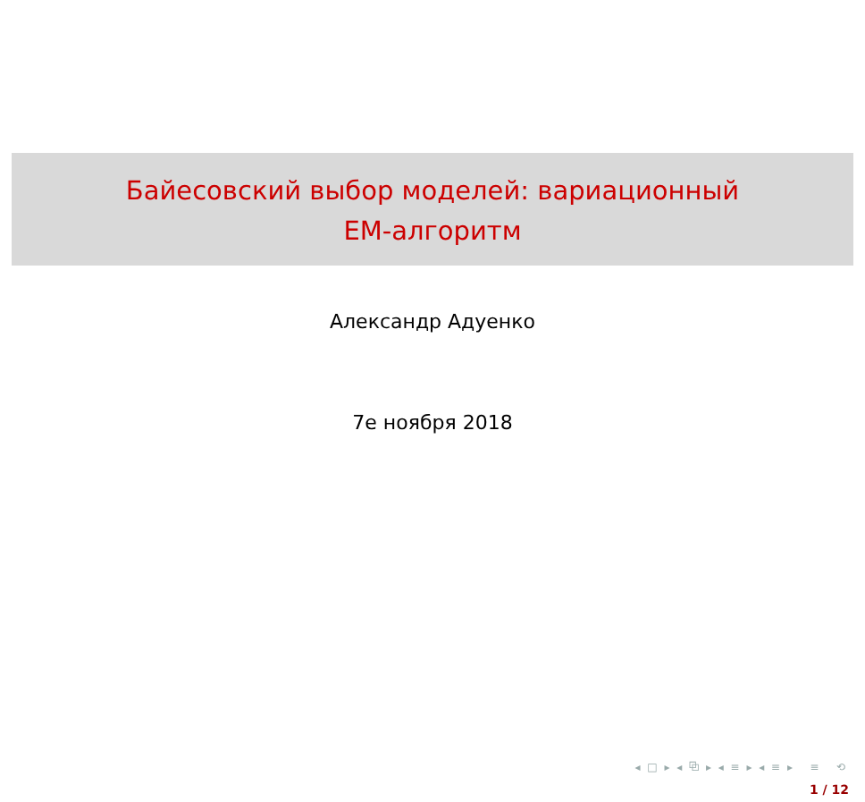Байесовский выбор моделей: вариационный
EM-алгоритм
Александр Адуенко
7е ноября 2018
◂ □ ▸ ◂ ⧉ ▸ ◂ ≡ ▸ ◂ ≡ ▸ ≡ ⟲
1 / 12